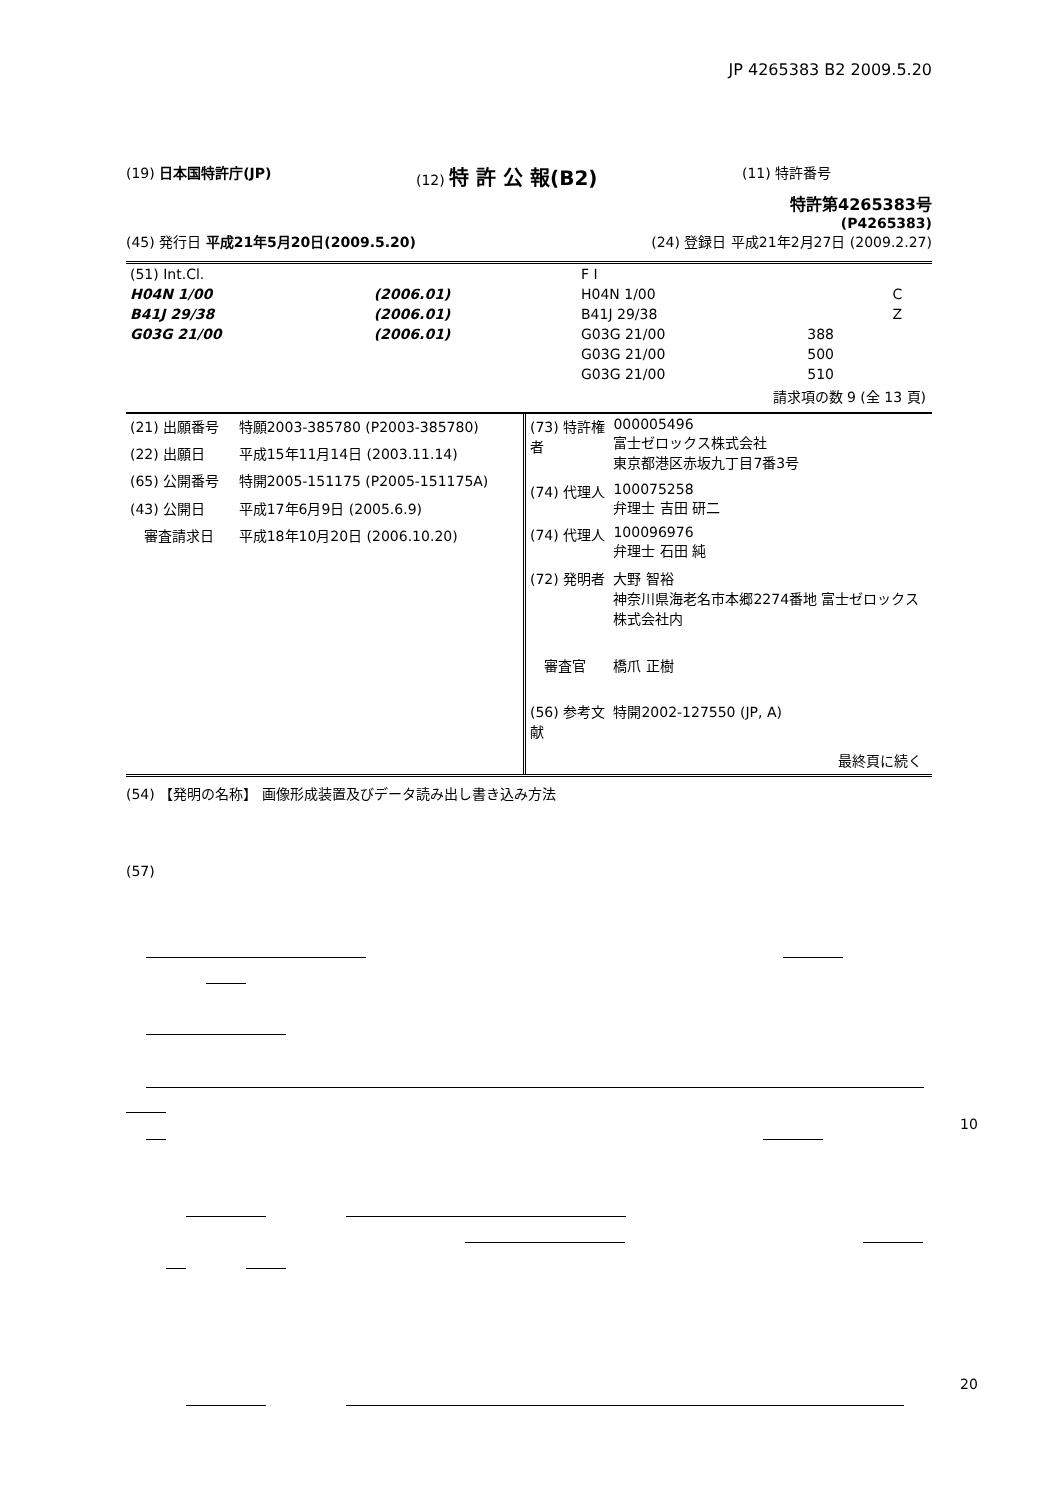JP 4265383 B2 2009.5.20
(19) 日本国特許庁(JP) (12) 特 許 公 報(B2) (11) 特許番号
特許第4265383号
(P4265383)
(45) 発行日 平成21年5月20日(2009.5.20) (24) 登録日 平成21年2月27日 (2009.2.27)
| (51) Int.Cl. | | F I | | |
| H04N 1/00 | (2006.01) | H04N 1/00 | | C |
| B41J 29/38 | (2006.01) | B41J 29/38 | | Z |
| G03G 21/00 | (2006.01) | G03G 21/00 | 388 | |
| | | G03G 21/00 | 500 | |
| | | G03G 21/00 | 510 | |
請求項の数 9 (全 13 頁)
| (21) 出願番号 | 特願2003-385780 (P2003-385780) |
| (22) 出願日 | 平成15年11月14日 (2003.11.14) |
| (65) 公開番号 | 特開2005-151175 (P2005-151175A) |
| (43) 公開日 | 平成17年6月9日 (2005.6.9) |
| 審査請求日 | 平成18年10月20日 (2006.10.20) |
| (73) 特許権者 | 000005496 富士ゼロックス株式会社 東京都港区赤坂九丁目7番3号 |
| (74) 代理人 | 100075258 弁理士 吉田 研二 |
| (74) 代理人 | 100096976 弁理士 石田 純 |
| (72) 発明者 | 大野 智裕 神奈川県海老名市本郷2274番地 富士ゼロックス株式会社内 |
| 審査官 | 橋爪 正樹 |
| (56) 参考文献 | 特開2002-127550 (JP, A) |
| | 最終頁に続く |
(54) 【発明の名称】 画像形成装置及びデータ読み出し書き込み方法
(57)
10
20